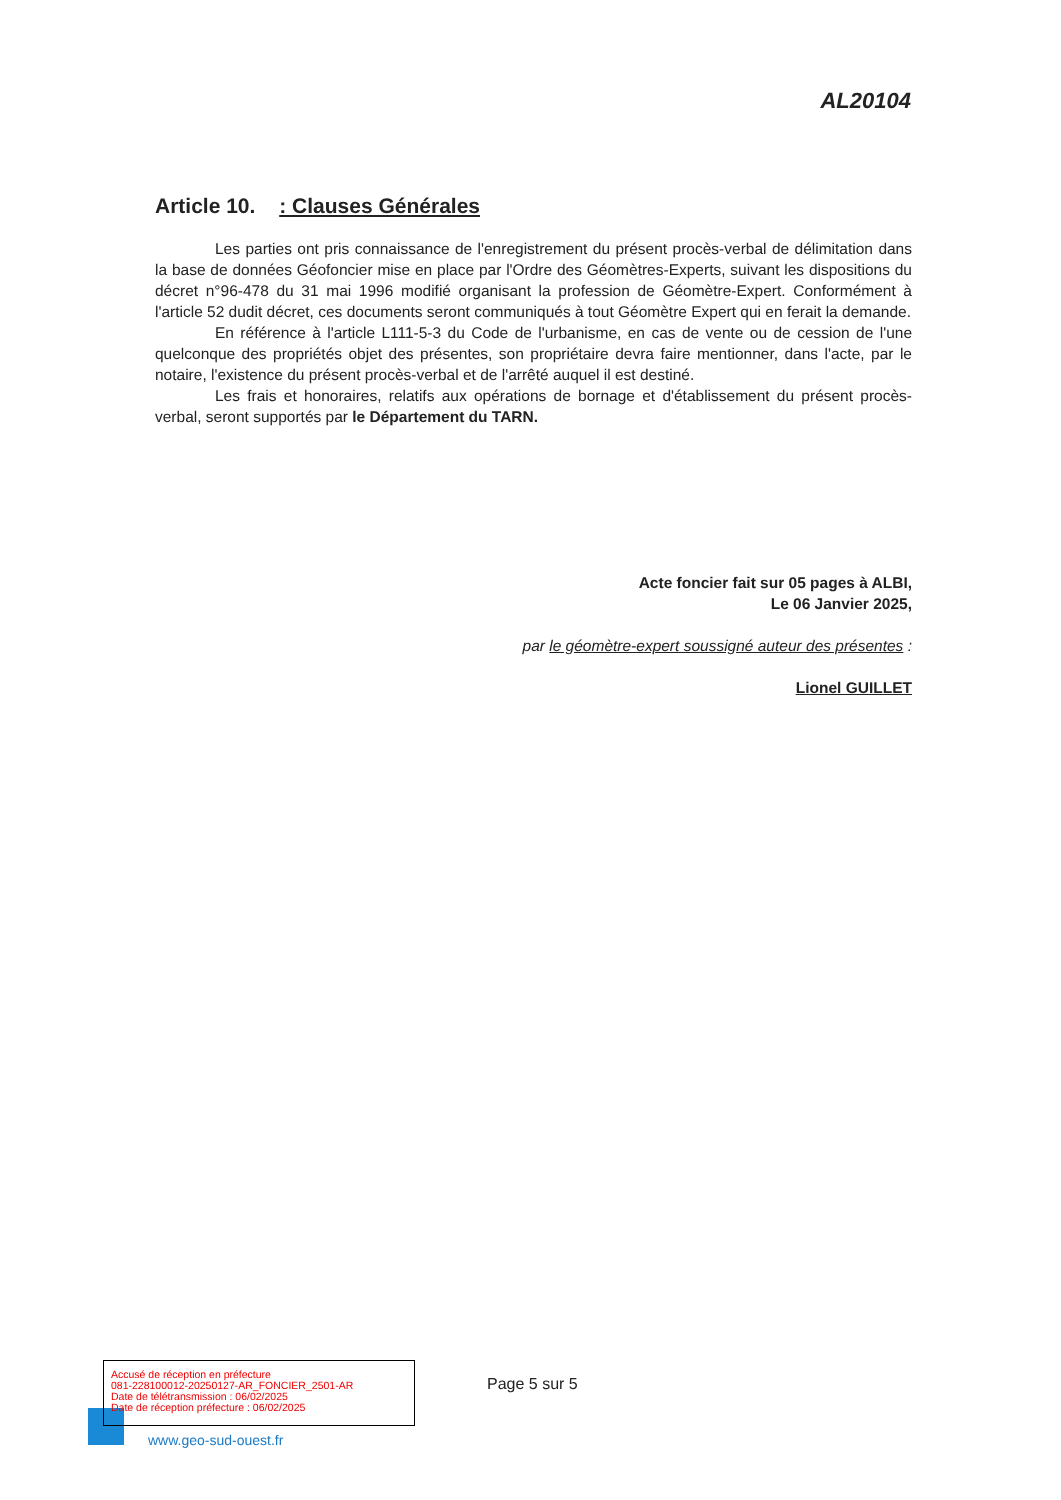AL20104
Article 10. : Clauses Générales
Les parties ont pris connaissance de l'enregistrement du présent procès-verbal de délimitation dans la base de données Géofoncier mise en place par l'Ordre des Géomètres-Experts, suivant les dispositions du décret n°96-478 du 31 mai 1996 modifié organisant la profession de Géomètre-Expert. Conformément à l'article 52 dudit décret, ces documents seront communiqués à tout Géomètre Expert qui en ferait la demande.
En référence à l'article L111-5-3 du Code de l'urbanisme, en cas de vente ou de cession de l'une quelconque des propriétés objet des présentes, son propriétaire devra faire mentionner, dans l'acte, par le notaire, l'existence du présent procès-verbal et de l'arrêté auquel il est destiné.
Les frais et honoraires, relatifs aux opérations de bornage et d'établissement du présent procès-verbal, seront supportés par le Département du TARN.
Acte foncier fait sur 05 pages à ALBI,
Le 06 Janvier 2025,
par le géomètre-expert soussigné auteur des présentes :
Lionel GUILLET
Accusé de réception en préfecture
081-228100012-20250127-AR_FONCIER_2501-AR
Date de télétransmission : 06/02/2025
Date de réception préfecture : 06/02/2025
Page 5 sur 5
www.geo-sud-ouest.fr